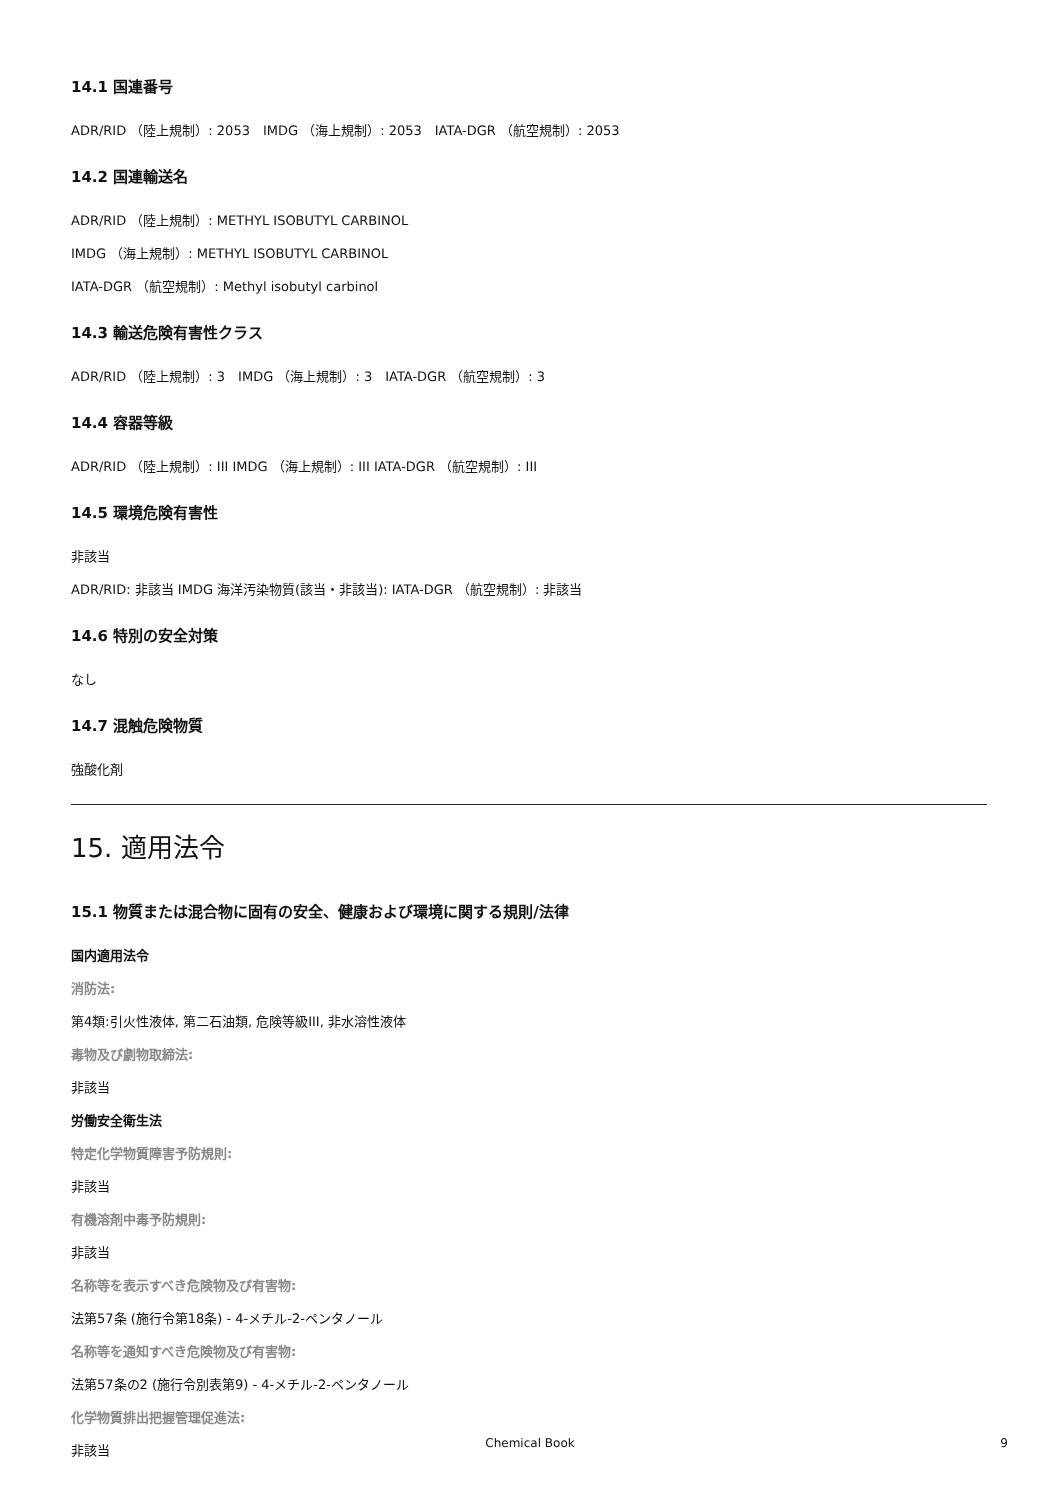14.1 国連番号
ADR/RID （陸上規制）: 2053　IMDG （海上規制）: 2053　IATA-DGR （航空規制）: 2053
14.2 国連輸送名
ADR/RID （陸上規制）: METHYL ISOBUTYL CARBINOL
IMDG （海上規制）: METHYL ISOBUTYL CARBINOL
IATA-DGR （航空規制）: Methyl isobutyl carbinol
14.3 輸送危険有害性クラス
ADR/RID （陸上規制）: 3　IMDG （海上規制）: 3　IATA-DGR （航空規制）: 3
14.4 容器等級
ADR/RID （陸上規制）: III IMDG （海上規制）: III IATA-DGR （航空規制）: III
14.5 環境危険有害性
非該当
ADR/RID: 非該当 IMDG 海洋汚染物質(該当・非該当): IATA-DGR （航空規制）: 非該当
14.6 特別の安全対策
なし
14.7 混触危険物質
強酸化剤
15. 適用法令
15.1 物質または混合物に固有の安全、健康および環境に関する規則/法律
国内適用法令
消防法:
第4類:引火性液体, 第二石油類, 危険等級III, 非水溶性液体
毒物及び劇物取締法:
非該当
労働安全衛生法
特定化学物質障害予防規則:
非該当
有機溶剤中毒予防規則:
非該当
名称等を表示すべき危険物及び有害物:
法第57条 (施行令第18条) - 4-メチル-2-ペンタノール
名称等を通知すべき危険物及び有害物:
法第57条の2 (施行令別表第9) - 4-メチル-2-ペンタノール
化学物質排出把握管理促進法:
非該当
Chemical Book 9